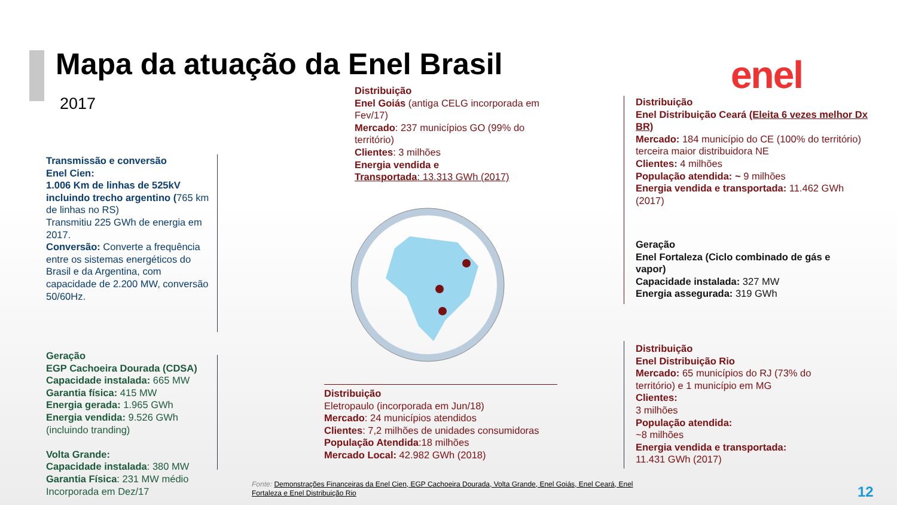Mapa da atuação da Enel Brasil
2017
enel
Distribuição
Enel Goiás (antiga CELG incorporada em Fev/17)
Mercado: 237 municípios GO (99% do território)
Clientes: 3 milhões
Energia vendida e
Transportada: 13.313 GWh (2017)
Distribuição
Enel Distribuição Ceará (Eleita 6 vezes melhor Dx BR)
Mercado: 184 município do CE (100% do território)
terceira maior distribuidora NE
Clientes: 4 milhões
População atendida: ~ 9 milhões
Energia vendida e transportada: 11.462 GWh (2017)
Geração
Enel Fortaleza (Ciclo combinado de gás e vapor)
Capacidade instalada: 327 MW
Energia assegurada: 319 GWh
Transmissão e conversão
Enel Cien:
1.006 Km de linhas de 525kV incluindo trecho argentino (765 km de linhas no RS)
Transmitiu 225 GWh de energia em 2017.
Conversão: Converte a frequência entre os sistemas energéticos do Brasil e da Argentina, com capacidade de 2.200 MW, conversão 50/60Hz.
Geração
EGP Cachoeira Dourada (CDSA)
Capacidade instalada: 665 MW
Garantia física: 415 MW
Energia gerada: 1.965 GWh
Energia vendida: 9.526 GWh (incluindo tranding)
Volta Grande:
Capacidade instalada: 380 MW
Garantia Física: 231 MW médio
Incorporada em Dez/17
Distribuição
Eletropaulo (incorporada em Jun/18)
Mercado: 24 municípios atendidos
Clientes: 7,2 milhões de unidades consumidoras
População Atendida:18 milhões
Mercado Local: 42.982 GWh (2018)
Distribuição
Enel Distribuição Rio
Mercado: 65 municípios do RJ (73% do território) e 1 município em MG
Clientes:
3 milhões
População atendida:
~8 milhões
Energia vendida e transportada:
11.431 GWh (2017)
Fonte: Demonstrações Financeiras da Enel Cien, EGP Cachoeira Dourada, Volta Grande, Enel Goiás, Enel Ceará, Enel Fortaleza e Enel Distribuição Rio
12